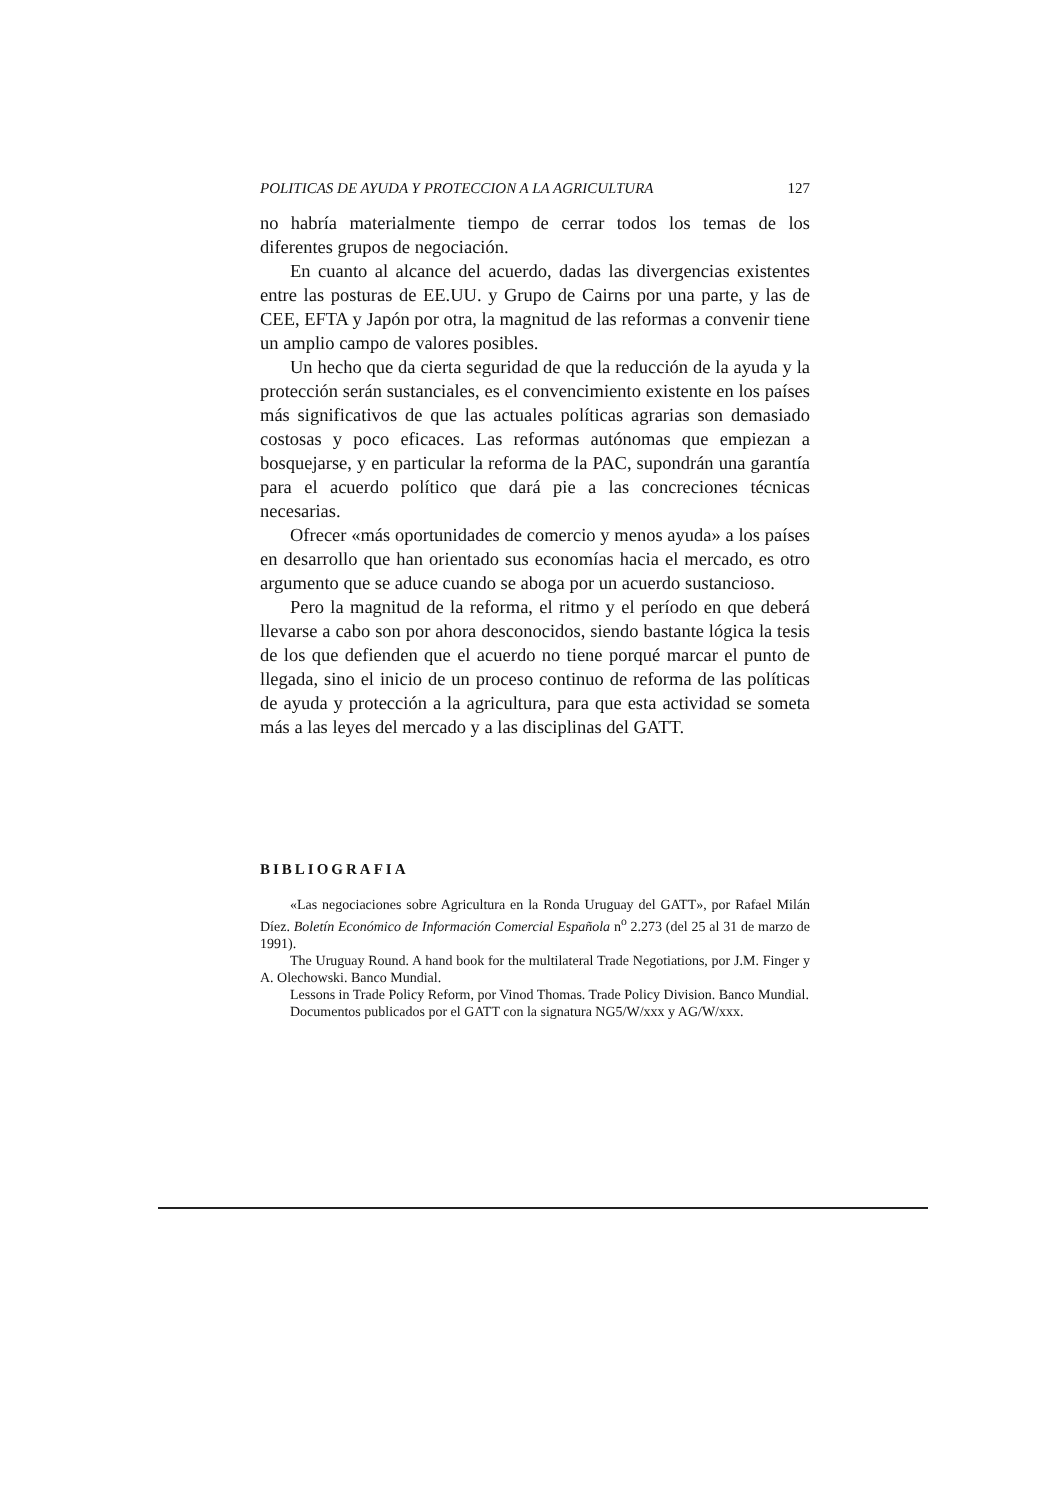POLITICAS DE AYUDA Y PROTECCION A LA AGRICULTURA 127
no habría materialmente tiempo de cerrar todos los temas de los diferentes grupos de negociación.
En cuanto al alcance del acuerdo, dadas las divergencias existentes entre las posturas de EE.UU. y Grupo de Cairns por una parte, y las de CEE, EFTA y Japón por otra, la magnitud de las reformas a convenir tiene un amplio campo de valores posibles.
Un hecho que da cierta seguridad de que la reducción de la ayuda y la protección serán sustanciales, es el convencimiento existente en los países más significativos de que las actuales políticas agrarias son demasiado costosas y poco eficaces. Las reformas autónomas que empiezan a bosquejarse, y en particular la reforma de la PAC, supondrán una garantía para el acuerdo político que dará pie a las concreciones técnicas necesarias.
Ofrecer «más oportunidades de comercio y menos ayuda» a los países en desarrollo que han orientado sus economías hacia el mercado, es otro argumento que se aduce cuando se aboga por un acuerdo sustancioso.
Pero la magnitud de la reforma, el ritmo y el período en que deberá llevarse a cabo son por ahora desconocidos, siendo bastante lógica la tesis de los que defienden que el acuerdo no tiene porqué marcar el punto de llegada, sino el inicio de un proceso continuo de reforma de las políticas de ayuda y protección a la agricultura, para que esta actividad se someta más a las leyes del mercado y a las disciplinas del GATT.
BIBLIOGRAFIA
«Las negociaciones sobre Agricultura en la Ronda Uruguay del GATT», por Rafael Milán Díez. Boletín Económico de Información Comercial Española n<sup>o</sup> 2.273 (del 25 al 31 de marzo de 1991).
The Uruguay Round. A hand book for the multilateral Trade Negotiations, por J.M. Finger y A. Olechowski. Banco Mundial.
Lessons in Trade Policy Reform, por Vinod Thomas. Trade Policy Division. Banco Mundial.
Documentos publicados por el GATT con la signatura NG5/W/xxx y AG/W/xxx.